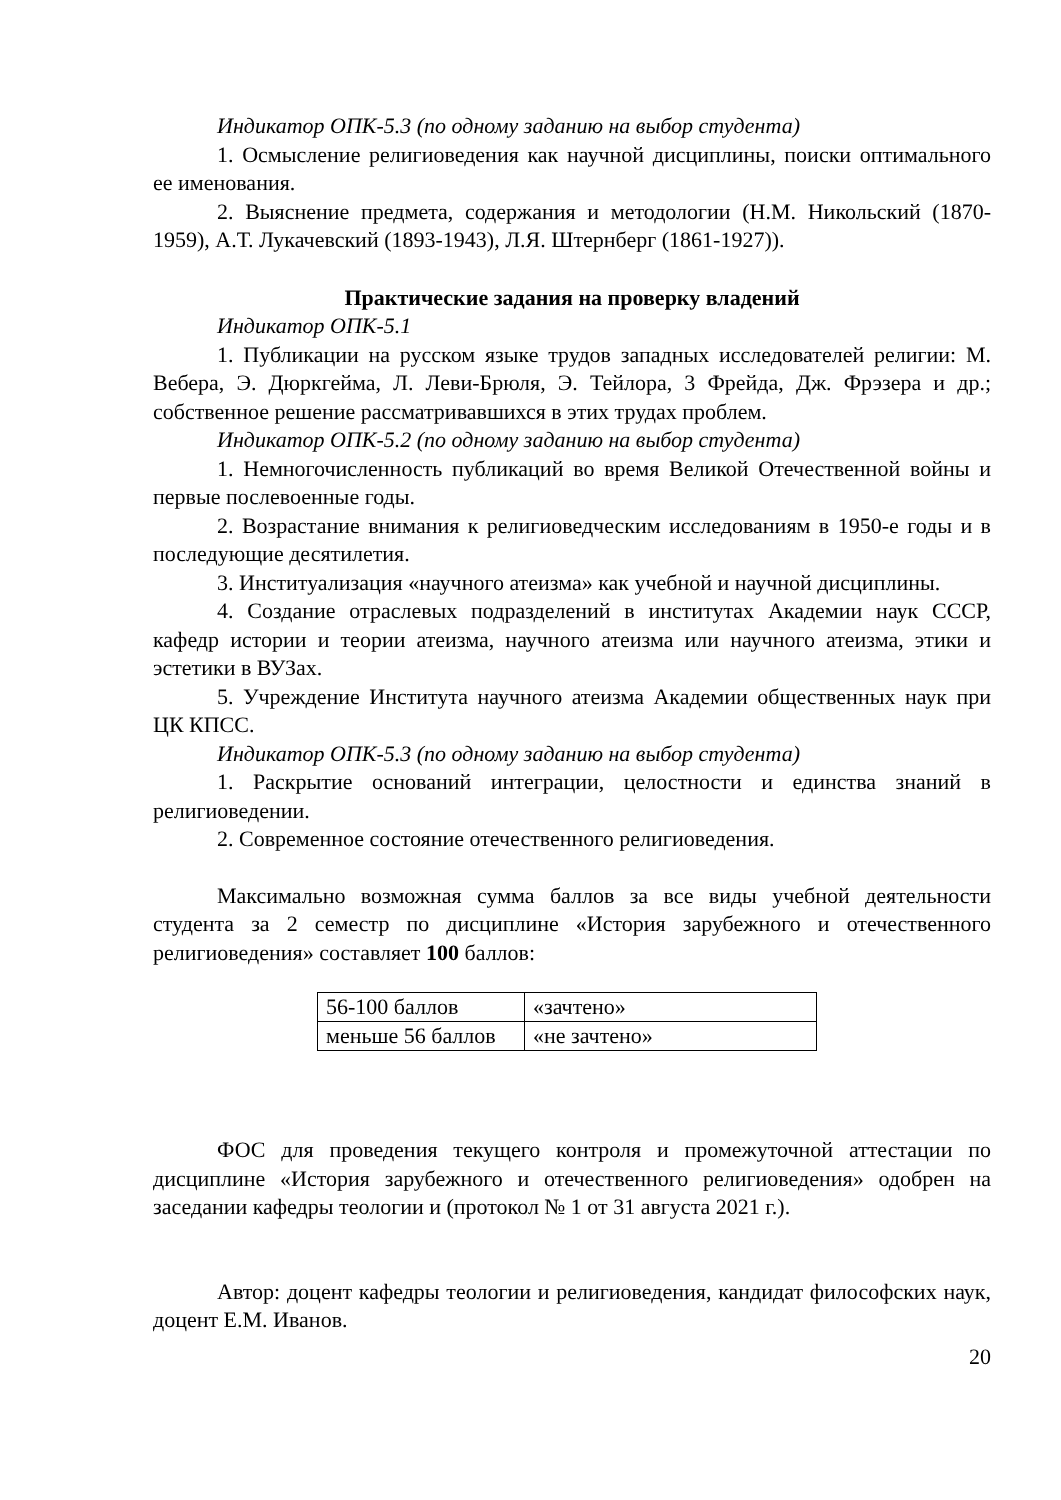Индикатор ОПК-5.3 (по одному заданию на выбор студента)
1. Осмысление религиоведения как научной дисциплины, поиски оптимального ее именования.
2. Выяснение предмета, содержания и методологии (Н.М. Никольский (1870-1959), А.Т. Лукачевский (1893-1943), Л.Я. Штернберг (1861-1927)).
Практические задания на проверку владений
Индикатор ОПК-5.1
1. Публикации на русском языке трудов западных исследователей религии: М. Вебера, Э. Дюркгейма, Л. Леви-Брюля, Э. Тейлора, 3 Фрейда, Дж. Фрэзера и др.; собственное решение рассматривавшихся в этих трудах проблем.
Индикатор ОПК-5.2 (по одному заданию на выбор студента)
1. Немногочисленность публикаций во время Великой Отечественной войны и первые послевоенные годы.
2. Возрастание внимания к религиоведческим исследованиям в 1950-е годы и в последующие десятилетия.
3. Институализация «научного атеизма» как учебной и научной дисциплины.
4. Создание отраслевых подразделений в институтах Академии наук СССР, кафедр истории и теории атеизма, научного атеизма или научного атеизма, этики и эстетики в ВУЗах.
5. Учреждение Института научного атеизма Академии общественных наук при ЦК КПСС.
Индикатор ОПК-5.3 (по одному заданию на выбор студента)
1. Раскрытие оснований интеграции, целостности и единства знаний в религиоведении.
2. Современное состояние отечественного религиоведения.
Максимально возможная сумма баллов за все виды учебной деятельности студента за 2 семестр по дисциплине «История зарубежного и отечественного религиоведения» составляет 100 баллов:
| 56-100 баллов | «зачтено» |
| меньше 56 баллов | «не зачтено» |
ФОС для проведения текущего контроля и промежуточной аттестации по дисциплине «История зарубежного и отечественного религиоведения» одобрен на заседании кафедры теологии и (протокол № 1 от 31 августа 2021 г.).
Автор: доцент кафедры теологии и религиоведения, кандидат философских наук, доцент Е.М. Иванов.
20